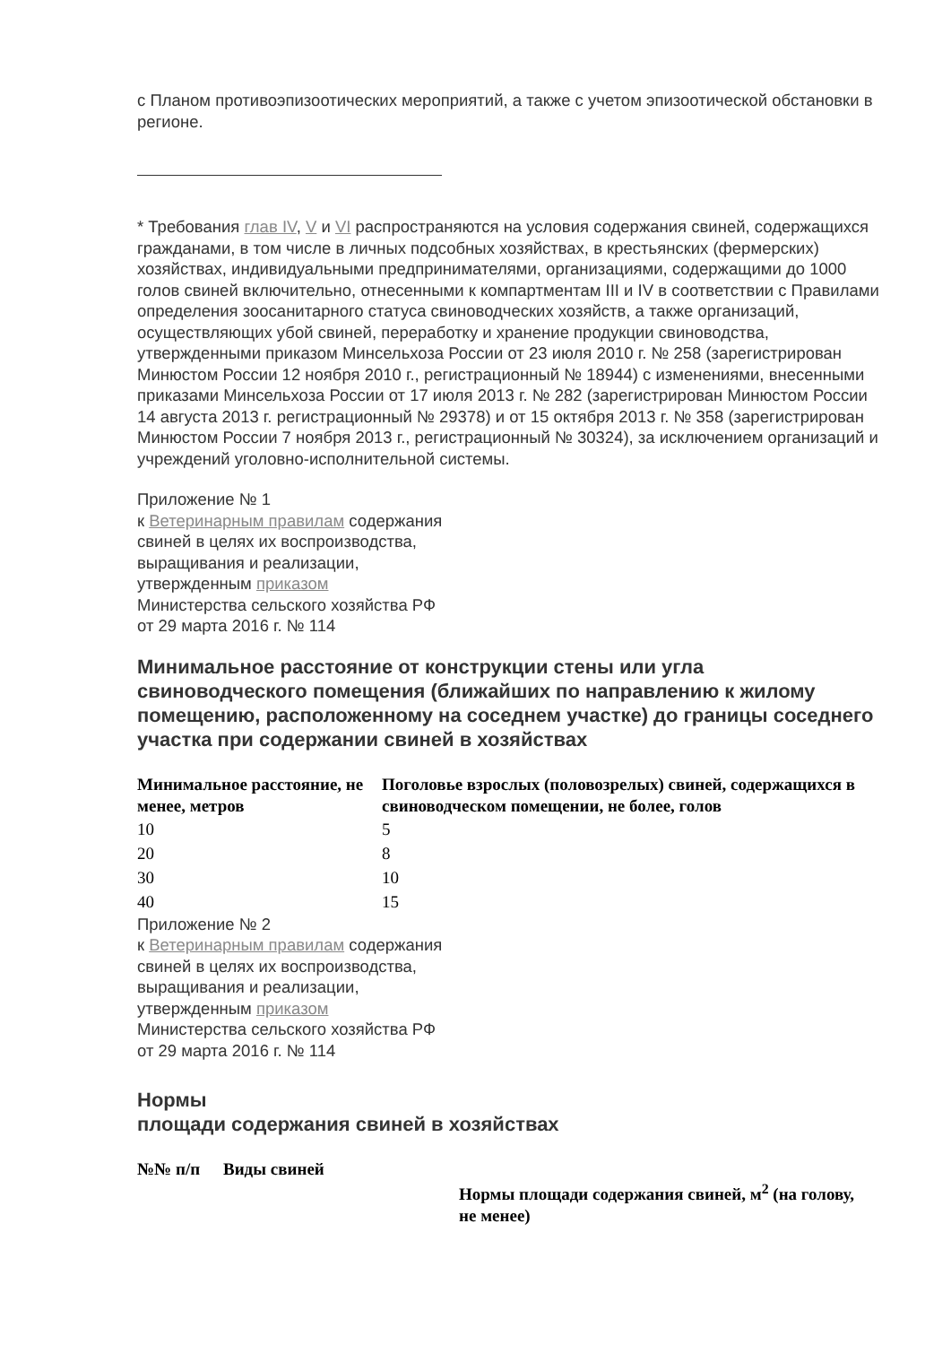с Планом противоэпизоотических мероприятий, а также с учетом эпизоотической обстановки в регионе.
* Требования глав IV, V и VI распространяются на условия содержания свиней, содержащихся гражданами, в том числе в личных подсобных хозяйствах, в крестьянских (фермерских) хозяйствах, индивидуальными предпринимателями, организациями, содержащими до 1000 голов свиней включительно, отнесенными к компартментам III и IV в соответствии с Правилами определения зоосанитарного статуса свиноводческих хозяйств, а также организаций, осуществляющих убой свиней, переработку и хранение продукции свиноводства, утвержденными приказом Минсельхоза России от 23 июля 2010 г. № 258 (зарегистрирован Минюстом России 12 ноября 2010 г., регистрационный № 18944) с изменениями, внесенными приказами Минсельхоза России от 17 июля 2013 г. № 282 (зарегистрирован Минюстом России 14 августа 2013 г. регистрационный № 29378) и от 15 октября 2013 г. № 358 (зарегистрирован Минюстом России 7 ноября 2013 г., регистрационный № 30324), за исключением организаций и учреждений уголовно-исполнительной системы.
Приложение № 1
к Ветеринарным правилам содержания
свиней в целях их воспроизводства,
выращивания и реализации,
утвержденным приказом
Министерства сельского хозяйства РФ
от 29 марта 2016 г. № 114
Минимальное расстояние от конструкции стены или угла свиноводческого помещения (ближайших по направлению к жилому помещению, расположенному на соседнем участке) до границы соседнего участка при содержании свиней в хозяйствах
| Минимальное расстояние, не менее, метров | Поголовье взрослых (половозрелых) свиней, содержащихся в свиноводческом помещении, не более, голов |
| --- | --- |
| 10 | 5 |
| 20 | 8 |
| 30 | 10 |
| 40 | 15 |
Приложение № 2
к Ветеринарным правилам содержания
свиней в целях их воспроизводства,
выращивания и реализации,
утвержденным приказом
Министерства сельского хозяйства РФ
от 29 марта 2016 г. № 114
Нормы
площади содержания свиней в хозяйствах
| №№ п/п | Виды свиней | Нормы площади содержания свиней, м<sup>2</sup> (на голову, не менее) |
| --- | --- | --- |